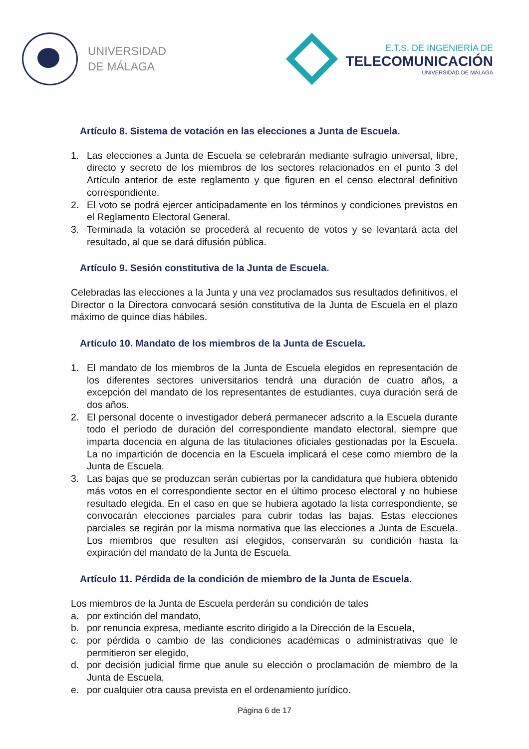UNIVERSIDAD
DE MÁLAGA
E.T.S. DE INGENIERÍA DE
TELECOMUNICACIÓN
UNIVERSIDAD DE MÁLAGA
Artículo 8. Sistema de votación en las elecciones a Junta de Escuela.
1. Las elecciones a Junta de Escuela se celebrarán mediante sufragio universal, libre, directo y secreto de los miembros de los sectores relacionados en el punto 3 del Artículo anterior de este reglamento y que figuren en el censo electoral definitivo correspondiente.
2. El voto se podrá ejercer anticipadamente en los términos y condiciones previstos en el Reglamento Electoral General.
3. Terminada la votación se procederá al recuento de votos y se levantará acta del resultado, al que se dará difusión pública.
Artículo 9. Sesión constitutiva de la Junta de Escuela.
Celebradas las elecciones a la Junta y una vez proclamados sus resultados definitivos, el Director o la Directora convocará sesión constitutiva de la Junta de Escuela en el plazo máximo de quince días hábiles.
Artículo 10. Mandato de los miembros de la Junta de Escuela.
1. El mandato de los miembros de la Junta de Escuela elegidos en representación de los diferentes sectores universitarios tendrá una duración de cuatro años, a excepción del mandato de los representantes de estudiantes, cuya duración será de dos años.
2. El personal docente o investigador deberá permanecer adscrito a la Escuela durante todo el período de duración del correspondiente mandato electoral, siempre que imparta docencia en alguna de las titulaciones oficiales gestionadas por la Escuela. La no impartición de docencia en la Escuela implicará el cese como miembro de la Junta de Escuela.
3. Las bajas que se produzcan serán cubiertas por la candidatura que hubiera obtenido más votos en el correspondiente sector en el último proceso electoral y no hubiese resultado elegida. En el caso en que se hubiera agotado la lista correspondiente, se convocarán elecciones parciales para cubrir todas las bajas. Estas elecciones parciales se regirán por la misma normativa que las elecciones a Junta de Escuela. Los miembros que resulten así elegidos, conservarán su condición hasta la expiración del mandato de la Junta de Escuela.
Artículo 11. Pérdida de la condición de miembro de la Junta de Escuela.
Los miembros de la Junta de Escuela perderán su condición de tales
a. por extinción del mandato,
b. por renuncia expresa, mediante escrito dirigido a la Dirección de la Escuela,
c. por pérdida o cambio de las condiciones académicas o administrativas que le permitieron ser elegido,
d. por decisión judicial firme que anule su elección o proclamación de miembro de la Junta de Escuela,
e. por cualquier otra causa prevista en el ordenamiento jurídico.
Página 6 de 17